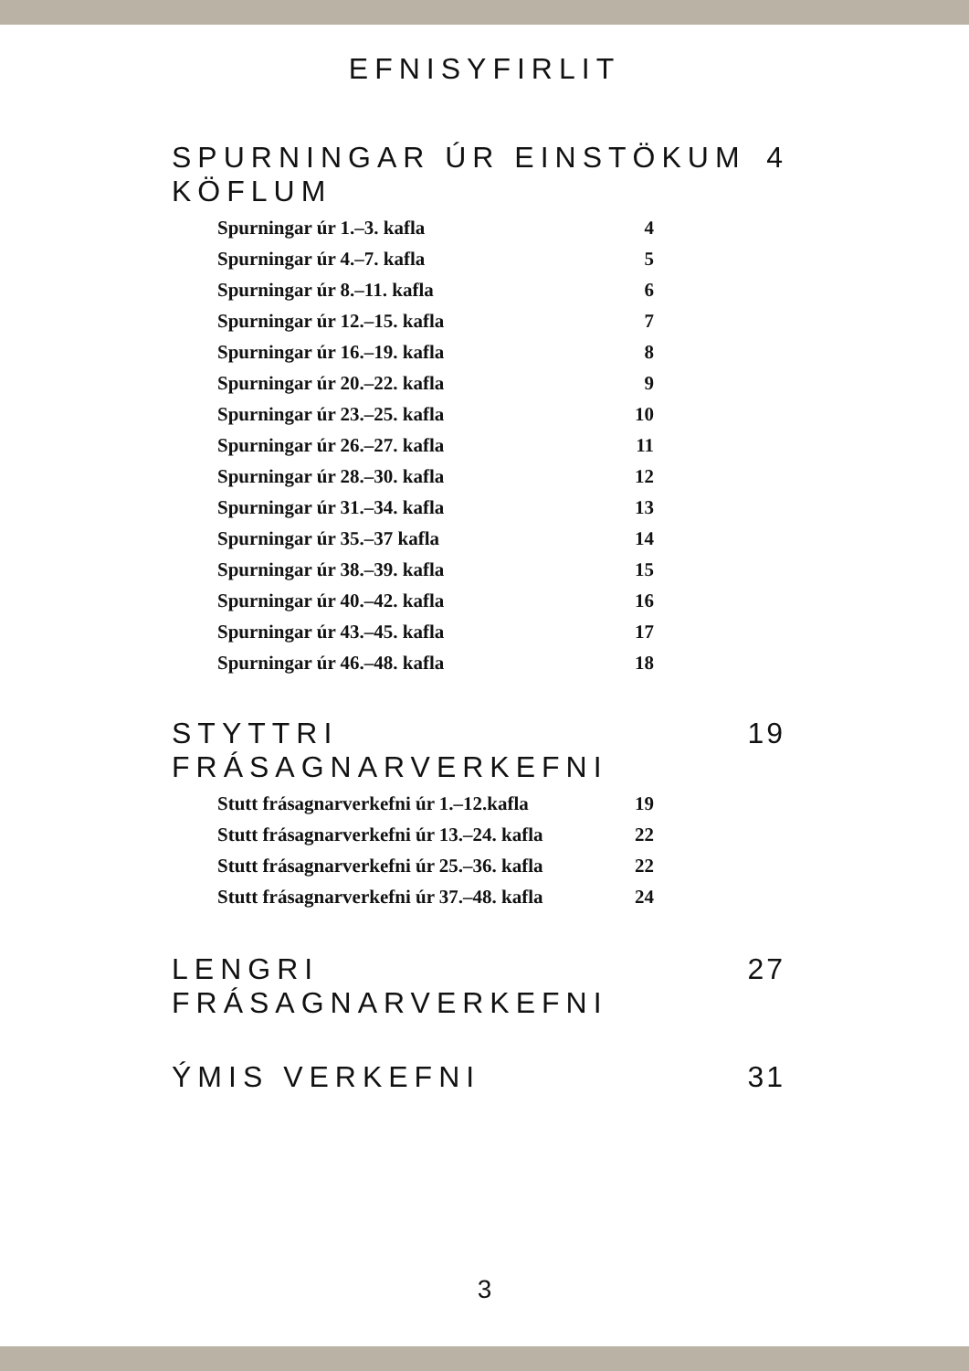EFNISYFIRLIT
SPURNINGAR ÚR EINSTÖKUM KÖFLUM 4
Spurningar úr 1.–3. kafla 4
Spurningar úr 4.–7. kafla 5
Spurningar úr 8.–11. kafla 6
Spurningar úr 12.–15. kafla 7
Spurningar úr 16.–19. kafla 8
Spurningar úr 20.–22. kafla 9
Spurningar úr 23.–25. kafla 10
Spurningar úr 26.–27. kafla 11
Spurningar úr 28.–30. kafla 12
Spurningar úr 31.–34. kafla 13
Spurningar úr 35.–37 kafla 14
Spurningar úr 38.–39. kafla 15
Spurningar úr 40.–42. kafla 16
Spurningar úr 43.–45. kafla 17
Spurningar úr 46.–48. kafla 18
STYTTRI FRÁSAGNARVERKEFNI 19
Stutt frásagnarverkefni úr 1.–12.kafla 19
Stutt frásagnarverkefni úr 13.–24. kafla 22
Stutt frásagnarverkefni úr 25.–36. kafla 22
Stutt frásagnarverkefni úr 37.–48. kafla 24
LENGRI FRÁSAGNARVERKEFNI 27
ÝMIS VERKEFNI 31
3